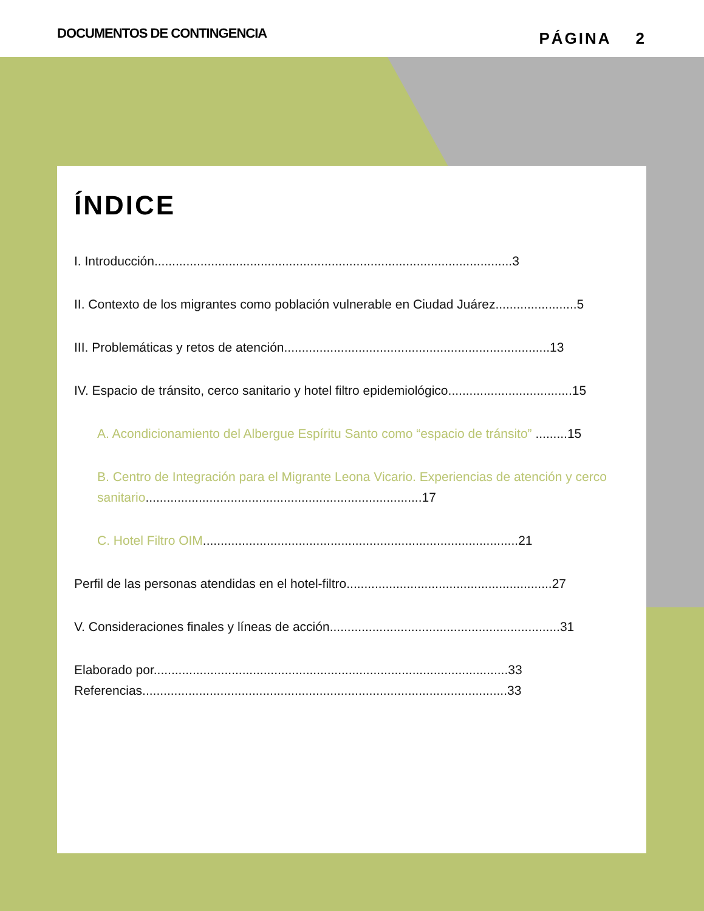DOCUMENTOS DE CONTINGENCIA PÁGINA 2
ÍNDICE
I. Introducción.....................................................................................................3
II. Contexto de los migrantes como población vulnerable en Ciudad Juárez.......................5
III. Problemáticas y retos de atención...........................................................................13
IV. Espacio de tránsito, cerco sanitario y hotel filtro epidemiológico...................................15
A. Acondicionamiento del Albergue Espíritu Santo como “espacio de tránsito” .........15
B. Centro de Integración para el Migrante Leona Vicario. Experiencias de atención y cerco sanitario..............................................................................17
C. Hotel Filtro OIM.........................................................................................21
Perfil de las personas atendidas en el hotel-filtro..........................................................27
V. Consideraciones finales y líneas de acción.................................................................31
Elaborado por....................................................................................................33
Referencias.......................................................................................................33